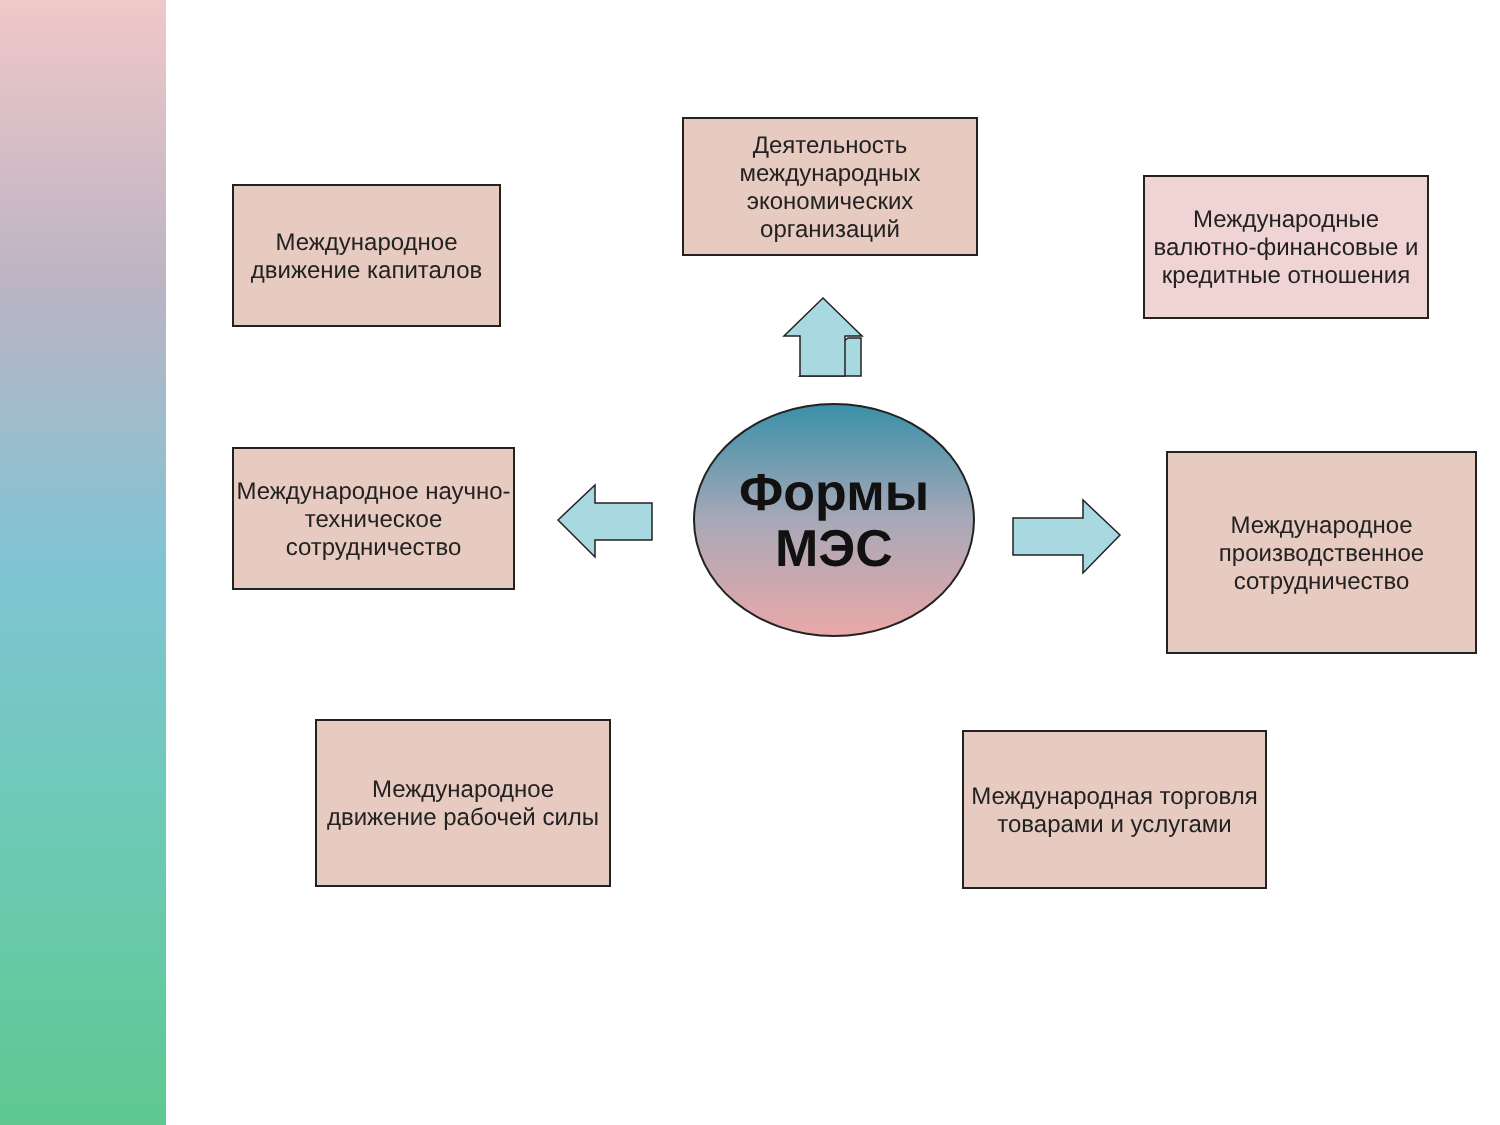Деятельность международных экономических организаций
Международное движение капиталов
Международные валютно-финансовые и кредитные отношения
Международное научно-техническое сотрудничество
Формы
МЭС
Международное производственное сотрудничество
Международное движение рабочей силы
Международная торговля товарами и услугами